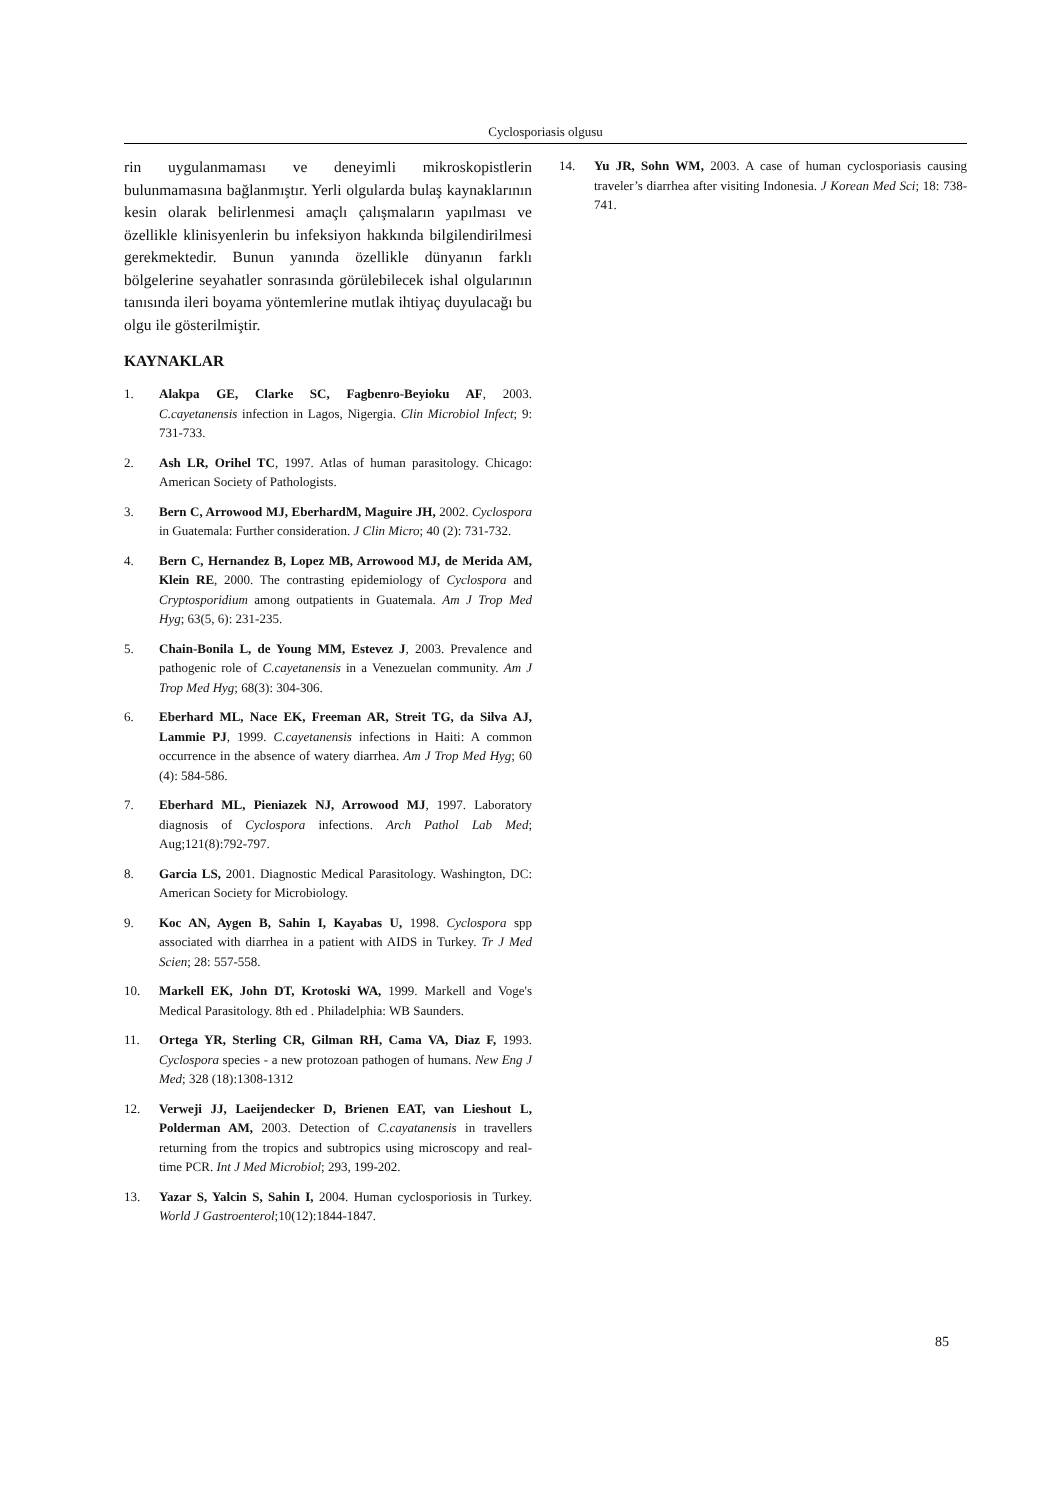Cyclosporiasis olgusu
rin uygulanmaması ve deneyimli mikroskopistlerin bulunmamasına bağlanmıştır. Yerli olgularda bulaş kaynaklarının kesin olarak belirlenmesi amaçlı çalışmaların yapılması ve özellikle klinisyenlerin bu infeksiyon hakkında bilgilendirilmesi gerekmektedir. Bunun yanında özellikle dünyanın farklı bölgelerine seyahatler sonrasında görülebilecek ishal olgularının tanısında ileri boyama yöntemlerine mutlak ihtiyaç duyulacağı bu olgu ile gösterilmiştir.
KAYNAKLAR
1. Alakpa GE, Clarke SC, Fagbenro-Beyioku AF, 2003. C.cayetanensis infection in Lagos, Nigergia. Clin Microbiol Infect; 9: 731-733.
2. Ash LR, Orihel TC, 1997. Atlas of human parasitology. Chicago: American Society of Pathologists.
3. Bern C, Arrowood MJ, EberhardM, Maguire JH, 2002. Cyclospora in Guatemala: Further consideration. J Clin Micro; 40 (2): 731-732.
4. Bern C, Hernandez B, Lopez MB, Arrowood MJ, de Merida AM, Klein RE, 2000. The contrasting epidemiology of Cyclospora and Cryptosporidium among outpatients in Guatemala. Am J Trop Med Hyg; 63(5, 6): 231-235.
5. Chain-Bonila L, de Young MM, Estevez J, 2003. Prevalence and pathogenic role of C.cayetanensis in a Venezuelan community. Am J Trop Med Hyg; 68(3): 304-306.
6. Eberhard ML, Nace EK, Freeman AR, Streit TG, da Silva AJ, Lammie PJ, 1999. C.cayetanensis infections in Haiti: A common occurrence in the absence of watery diarrhea. Am J Trop Med Hyg; 60 (4): 584-586.
7. Eberhard ML, Pieniazek NJ, Arrowood MJ, 1997. Laboratory diagnosis of Cyclospora infections. Arch Pathol Lab Med; Aug;121(8):792-797.
8. Garcia LS, 2001. Diagnostic Medical Parasitology. Washington, DC: American Society for Microbiology.
9. Koc AN, Aygen B, Sahin I, Kayabas U, 1998. Cyclospora spp associated with diarrhea in a patient with AIDS in Turkey. Tr J Med Scien; 28: 557-558.
10. Markell EK, John DT, Krotoski WA, 1999. Markell and Voge's Medical Parasitology. 8th ed . Philadelphia: WB Saunders.
11. Ortega YR, Sterling CR, Gilman RH, Cama VA, Diaz F, 1993. Cyclospora species - a new protozoan pathogen of humans. New Eng J Med; 328 (18):1308-1312
12. Verweji JJ, Laeijendecker D, Brienen EAT, van Lieshout L, Polderman AM, 2003. Detection of C.cayatanensis in travellers returning from the tropics and subtropics using microscopy and real-time PCR. Int J Med Microbiol; 293, 199-202.
13. Yazar S, Yalcin S, Sahin I, 2004. Human cyclosporiosis in Turkey. World J Gastroenterol;10(12):1844-1847.
14. Yu JR, Sohn WM, 2003. A case of human cyclosporiasis causing traveler’s diarrhea after visiting Indonesia. J Korean Med Sci; 18: 738-741.
85